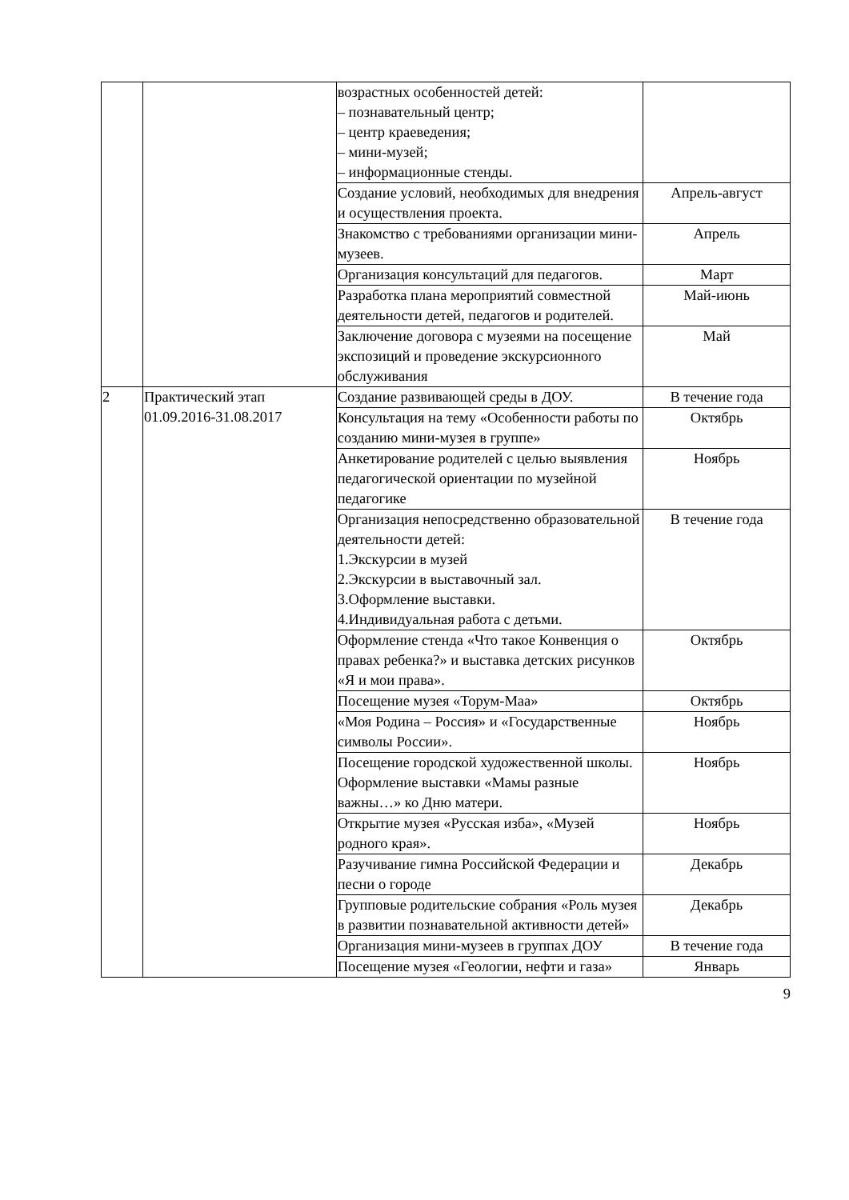| | | возрастных особенностей детей: – познавательный центр; – центр краеведения; – мини-музей; – информационные стенды. | |
| | | Создание условий, необходимых для внедрения и осуществления проекта. | Апрель-август |
| | | Знакомство с требованиями организации мини-музеев. | Апрель |
| | | Организация консультаций для педагогов. | Март |
| | | Разработка плана мероприятий совместной деятельности детей, педагогов и родителей. | Май-июнь |
| | | Заключение договора с музеями на посещение экспозиций и проведение экскурсионного обслуживания | Май |
| 2 | Практический этап 01.09.2016-31.08.2017 | Создание развивающей среды в ДОУ. | В течение года |
| | | Консультация на тему «Особенности работы по созданию мини-музея в группе» | Октябрь |
| | | Анкетирование родителей с целью выявления педагогической ориентации по музейной педагогике | Ноябрь |
| | | Организация непосредственно образовательной деятельности детей: 1.Экскурсии в музей 2.Экскурсии в выставочный зал. 3.Оформление выставки. 4.Индивидуальная работа с детьми. | В течение года |
| | | Оформление стенда «Что такое Конвенция о правах ребенка?» и выставка детских рисунков «Я и мои права». | Октябрь |
| | | Посещение музея «Торум-Маа» | Октябрь |
| | | «Моя Родина – Россия» и «Государственные символы России». | Ноябрь |
| | | Посещение городской художественной школы. Оформление выставки «Мамы разные важны…» ко Дню матери. | Ноябрь |
| | | Открытие музея «Русская изба», «Музей родного края». | Ноябрь |
| | | Разучивание гимна Российской Федерации и песни о городе | Декабрь |
| | | Групповые родительские собрания «Роль музея в развитии познавательной активности детей» | Декабрь |
| | | Организация мини-музеев в группах ДОУ | В течение года |
| | | Посещение музея «Геологии, нефти и газа» | Январь |
9